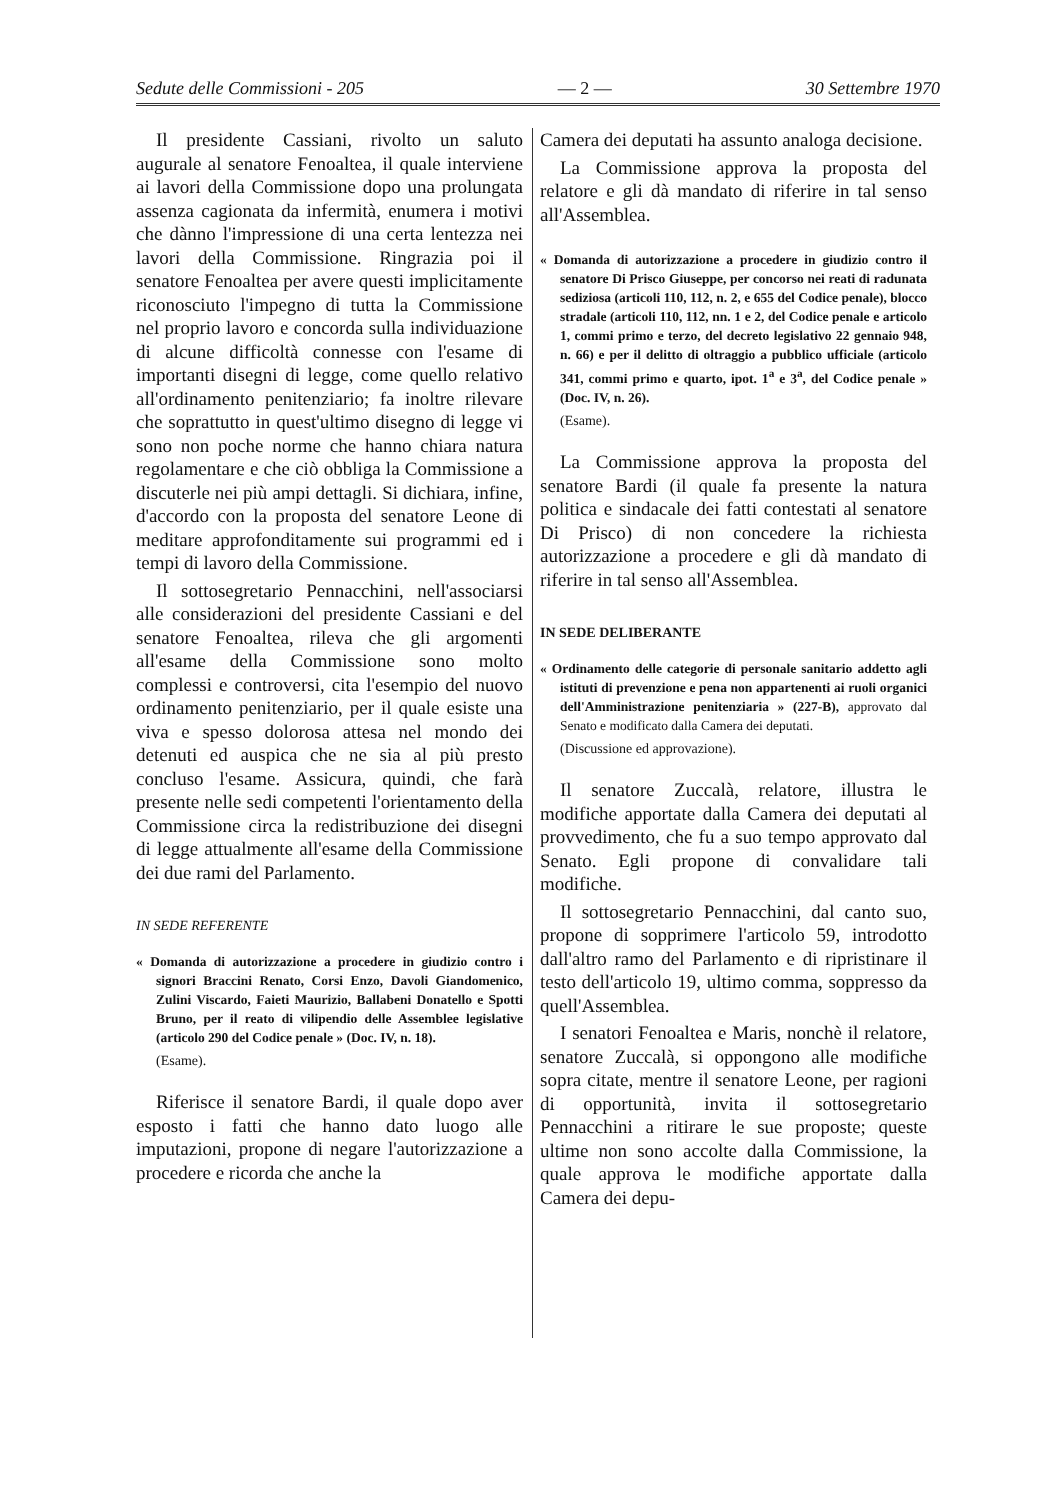Sedute delle Commissioni - 205 — 2 — 30 Settembre 1970
Il presidente Cassiani, rivolto un saluto augurale al senatore Fenoaltea, il quale interviene ai lavori della Commissione dopo una prolungata assenza cagionata da infermità, enumera i motivi che dànno l'impressione di una certa lentezza nei lavori della Commissione. Ringrazia poi il senatore Fenoaltea per avere questi implicitamente riconosciuto l'impegno di tutta la Commissione nel proprio lavoro e concorda sulla individuazione di alcune difficoltà connesse con l'esame di importanti disegni di legge, come quello relativo all'ordinamento penitenziario; fa inoltre rilevare che soprattutto in quest'ultimo disegno di legge vi sono non poche norme che hanno chiara natura regolamentare e che ciò obbliga la Commissione a discuterle nei più ampi dettagli. Si dichiara, infine, d'accordo con la proposta del senatore Leone di meditare approfonditamente sui programmi ed i tempi di lavoro della Commissione.
Il sottosegretario Pennacchini, nell'associarsi alle considerazioni del presidente Cassiani e del senatore Fenoaltea, rileva che gli argomenti all'esame della Commissione sono molto complessi e controversi, cita l'esempio del nuovo ordinamento penitenziario, per il quale esiste una viva e spesso dolorosa attesa nel mondo dei detenuti ed auspica che ne sia al più presto concluso l'esame. Assicura, quindi, che farà presente nelle sedi competenti l'orientamento della Commissione circa la redistribuzione dei disegni di legge attualmente all'esame della Commissione dei due rami del Parlamento.
IN SEDE REFERENTE
« Domanda di autorizzazione a procedere in giudizio contro i signori Braccini Renato, Corsi Enzo, Davoli Giandomenico, Zulini Viscardo, Faieti Maurizio, Ballabeni Donatello e Spotti Bruno, per il reato di vilipendio delle Assemblee legislative (articolo 290 del Codice penale » (Doc. IV, n. 18).
(Esame).
Riferisce il senatore Bardi, il quale dopo aver esposto i fatti che hanno dato luogo alle imputazioni, propone di negare l'autorizzazione a procedere e ricorda che anche la
Camera dei deputati ha assunto analoga decisione.
La Commissione approva la proposta del relatore e gli dà mandato di riferire in tal senso all'Assemblea.
« Domanda di autorizzazione a procedere in giudizio contro il senatore Di Prisco Giuseppe, per concorso nei reati di radunata sediziosa (articoli 110, 112, n. 2, e 655 del Codice penale), blocco stradale (articoli 110, 112, nn. 1 e 2, del Codice penale e articolo 1, commi primo e terzo, del decreto legislativo 22 gennaio 948, n. 66) e per il delitto di oltraggio a pubblico ufficiale (articolo 341, commi primo e quarto, ipot. 1<sup>a</sup> e 3<sup>a</sup>, del Codice penale » (Doc. IV, n. 26).
(Esame).
La Commissione approva la proposta del senatore Bardi (il quale fa presente la natura politica e sindacale dei fatti contestati al senatore Di Prisco) di non concedere la richiesta autorizzazione a procedere e gli dà mandato di riferire in tal senso all'Assemblea.
IN SEDE DELIBERANTE
« Ordinamento delle categorie di personale sanitario addetto agli istituti di prevenzione e pena non appartenenti ai ruoli organici dell'Amministrazione penitenziaria » (227-B), approvato dal Senato e modificato dalla Camera dei deputati.
(Discussione ed approvazione).
Il senatore Zuccalà, relatore, illustra le modifiche apportate dalla Camera dei deputati al provvedimento, che fu a suo tempo approvato dal Senato. Egli propone di convalidare tali modifiche.
Il sottosegretario Pennacchini, dal canto suo, propone di sopprimere l'articolo 59, introdotto dall'altro ramo del Parlamento e di ripristinare il testo dell'articolo 19, ultimo comma, soppresso da quell'Assemblea.
I senatori Fenoaltea e Maris, nonchè il relatore, senatore Zuccalà, si oppongono alle modifiche sopra citate, mentre il senatore Leone, per ragioni di opportunità, invita il sottosegretario Pennacchini a ritirare le sue proposte; queste ultime non sono accolte dalla Commissione, la quale approva le modifiche apportate dalla Camera dei depu-